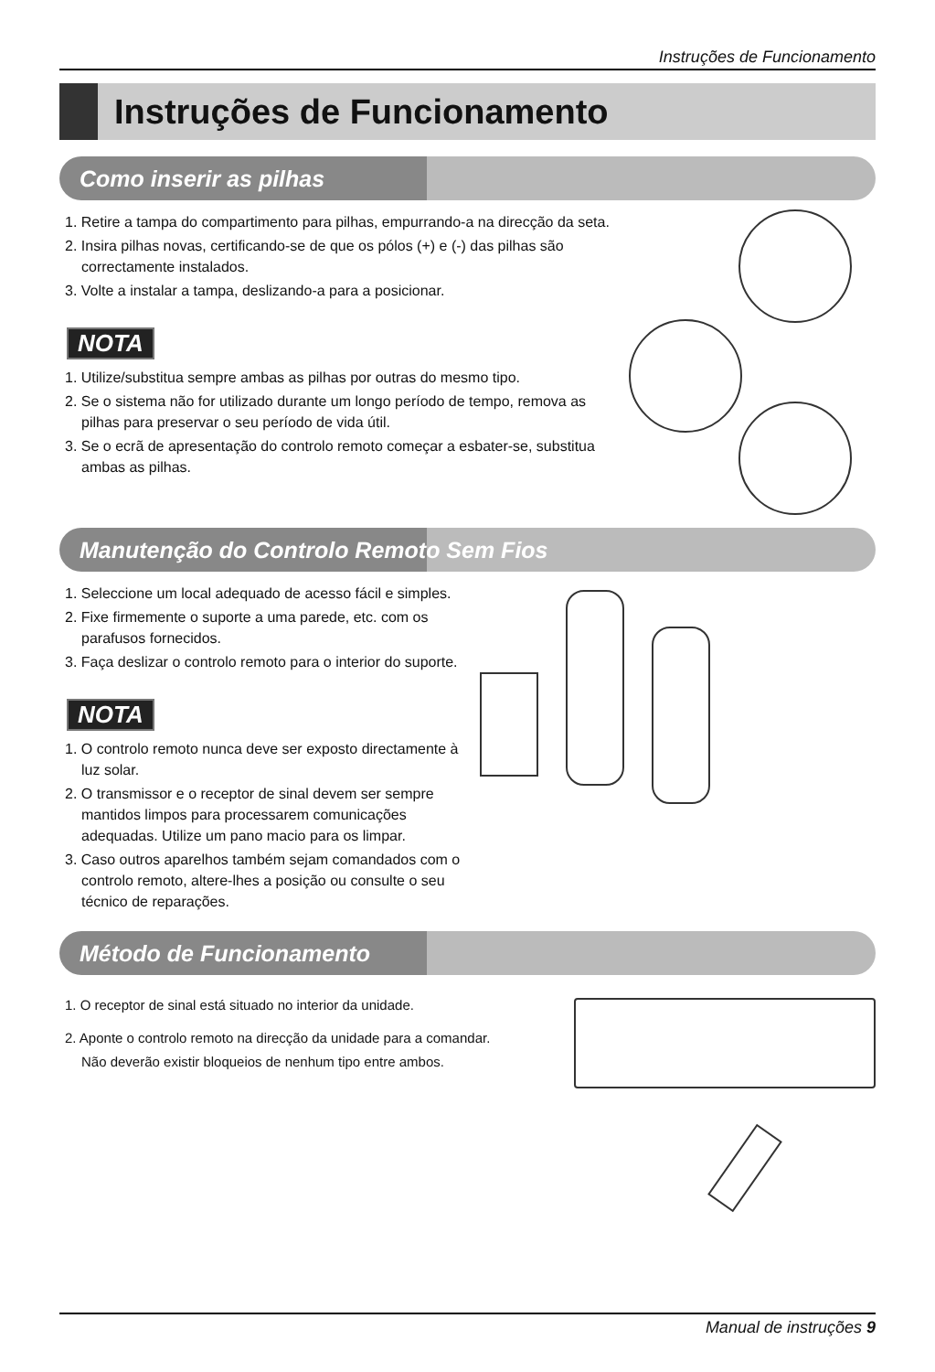Instruções de Funcionamento
Instruções de Funcionamento
Como inserir as pilhas
1. Retire a tampa do compartimento para pilhas, empurrando-a na direcção da seta.
2. Insira pilhas novas, certificando-se de que os pólos (+) e (-) das pilhas são correctamente instalados.
3. Volte a instalar a tampa, deslizando-a para a posicionar.
NOTA
1. Utilize/substitua sempre ambas as pilhas por outras do mesmo tipo.
2. Se o sistema não for utilizado durante um longo período de tempo, remova as pilhas para preservar o seu período de vida útil.
3. Se o ecrã de apresentação do controlo remoto começar a esbater-se, substitua ambas as pilhas.
Manutenção do Controlo Remoto Sem Fios
1. Seleccione um local adequado de acesso fácil e simples.
2. Fixe firmemente o suporte a uma parede, etc. com os parafusos fornecidos.
3. Faça deslizar o controlo remoto para o interior do suporte.
NOTA
1. O controlo remoto nunca deve ser exposto directamente à luz solar.
2. O transmissor e o receptor de sinal devem ser sempre mantidos limpos para processarem comunicações adequadas. Utilize um pano macio para os limpar.
3. Caso outros aparelhos também sejam comandados com o controlo remoto, altere-lhes a posição ou consulte o seu técnico de reparações.
Método de Funcionamento
1. O receptor de sinal está situado no interior da unidade.
2. Aponte o controlo remoto na direcção da unidade para a comandar.
Não deverão existir bloqueios de nenhum tipo entre ambos.
Manual de instruções 9